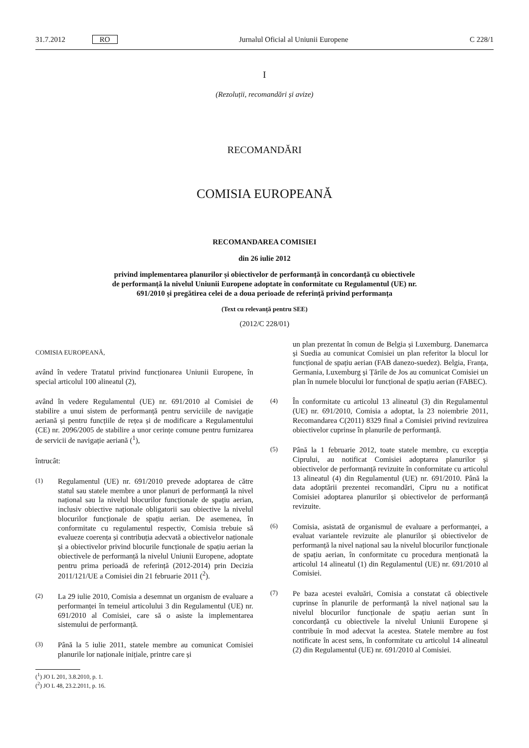31.7.2012 RO Jurnalul Oficial al Uniunii Europene C 228/1
I
(Rezoluții, recomandări și avize)
RECOMANDĂRI
COMISIA EUROPEANĂ
RECOMANDAREA COMISIEI
din 26 iulie 2012
privind implementarea planurilor și obiectivelor de performanță în concordanță cu obiectivele de performanță la nivelul Uniunii Europene adoptate în conformitate cu Regulamentul (UE) nr. 691/2010 și pregătirea celei de a doua perioade de referință privind performanța
(Text cu relevanță pentru SEE)
(2012/C 228/01)
COMISIA EUROPEANĂ,
având în vedere Tratatul privind funcționarea Uniunii Europene, în special articolul 100 alineatul (2),
având în vedere Regulamentul (UE) nr. 691/2010 al Comisiei de stabilire a unui sistem de performanță pentru serviciile de navigație aeriană și pentru funcțiile de rețea și de modificare a Regulamentului (CE) nr. 2096/2005 de stabilire a unor cerințe comune pentru furnizarea de servicii de navigație aeriană (<sup>1</sup>),
întrucât:
(1) Regulamentul (UE) nr. 691/2010 prevede adoptarea de către statul sau statele membre a unor planuri de performanță la nivel național sau la nivelul blocurilor funcționale de spațiu aerian, inclusiv obiective naționale obligatorii sau obiective la nivelul blocurilor funcționale de spațiu aerian. De asemenea, în conformitate cu regulamentul respectiv, Comisia trebuie să evalueze coerența și contribuția adecvată a obiectivelor naționale și a obiectivelor privind blocurile funcționale de spațiu aerian la obiectivele de performanță la nivelul Uniunii Europene, adoptate pentru prima perioadă de referință (2012-2014) prin Decizia 2011/121/UE a Comisiei din 21 februarie 2011 (<sup>2</sup>).
(2) La 29 iulie 2010, Comisia a desemnat un organism de evaluare a performanței în temeiul articolului 3 din Regulamentul (UE) nr. 691/2010 al Comisiei, care să o asiste la implementarea sistemului de performanță.
(3) Până la 5 iulie 2011, statele membre au comunicat Comisiei planurile lor naționale inițiale, printre care și
(<sup>1</sup>) JO L 201, 3.8.2010, p. 1.
(<sup>2</sup>) JO L 48, 23.2.2011, p. 16.
un plan prezentat în comun de Belgia și Luxemburg. Danemarca și Suedia au comunicat Comisiei un plan referitor la blocul lor funcțional de spațiu aerian (FAB danezo-suedez). Belgia, Franța, Germania, Luxemburg și Țările de Jos au comunicat Comisiei un plan în numele blocului lor funcțional de spațiu aerian (FABEC).
(4) În conformitate cu articolul 13 alineatul (3) din Regulamentul (UE) nr. 691/2010, Comisia a adoptat, la 23 noiembrie 2011, Recomandarea C(2011) 8329 final a Comisiei privind revizuirea obiectivelor cuprinse în planurile de performanță.
(5) Până la 1 februarie 2012, toate statele membre, cu excepția Ciprului, au notificat Comisiei adoptarea planurilor și obiectivelor de performanță revizuite în conformitate cu articolul 13 alineatul (4) din Regulamentul (UE) nr. 691/2010. Până la data adoptării prezentei recomandări, Cipru nu a notificat Comisiei adoptarea planurilor și obiectivelor de performanță revizuite.
(6) Comisia, asistată de organismul de evaluare a performanței, a evaluat variantele revizuite ale planurilor și obiectivelor de performanță la nivel național sau la nivelul blocurilor funcționale de spațiu aerian, în conformitate cu procedura menționată la articolul 14 alineatul (1) din Regulamentul (UE) nr. 691/2010 al Comisiei.
(7) Pe baza acestei evaluări, Comisia a constatat că obiectivele cuprinse în planurile de performanță la nivel național sau la nivelul blocurilor funcționale de spațiu aerian sunt în concordanță cu obiectivele la nivelul Uniunii Europene și contribuie în mod adecvat la acestea. Statele membre au fost notificate în acest sens, în conformitate cu articolul 14 alineatul (2) din Regulamentul (UE) nr. 691/2010 al Comisiei.